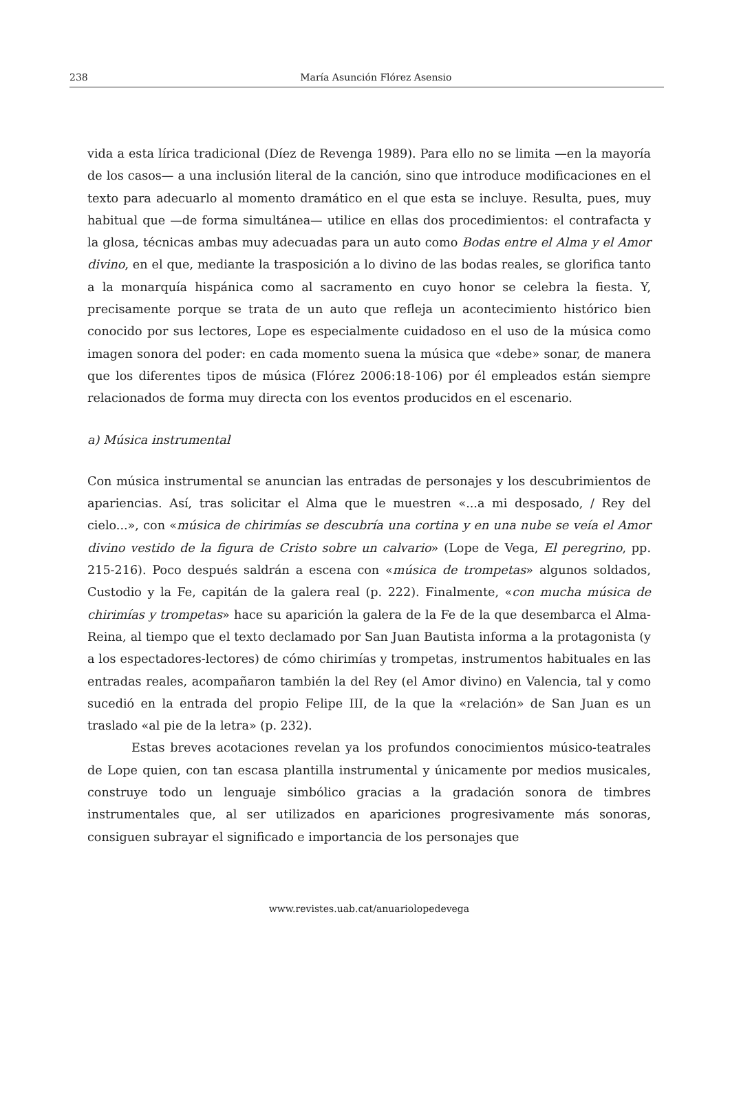238
María Asunción Flórez Asensio
vida a esta lírica tradicional (Díez de Revenga 1989). Para ello no se limita —en la mayoría de los casos— a una inclusión literal de la canción, sino que introduce modificaciones en el texto para adecuarlo al momento dramático en el que esta se incluye. Resulta, pues, muy habitual que —de forma simultánea— utilice en ellas dos procedimientos: el contrafacta y la glosa, técnicas ambas muy adecuadas para un auto como Bodas entre el Alma y el Amor divino, en el que, mediante la trasposición a lo divino de las bodas reales, se glorifica tanto a la monarquía hispánica como al sacramento en cuyo honor se celebra la fiesta. Y, precisamente porque se trata de un auto que refleja un acontecimiento histórico bien conocido por sus lectores, Lope es especialmente cuidadoso en el uso de la música como imagen sonora del poder: en cada momento suena la música que «debe» sonar, de manera que los diferentes tipos de música (Flórez 2006:18-106) por él empleados están siempre relacionados de forma muy directa con los eventos producidos en el escenario.
a) Música instrumental
Con música instrumental se anuncian las entradas de personajes y los descubrimientos de apariencias. Así, tras solicitar el Alma que le muestren «...a mi desposado, / Rey del cielo...», con «música de chirimías se descubría una cortina y en una nube se veía el Amor divino vestido de la figura de Cristo sobre un calvario» (Lope de Vega, El peregrino, pp. 215-216). Poco después saldrán a escena con «música de trompetas» algunos soldados, Custodio y la Fe, capitán de la galera real (p. 222). Finalmente, «con mucha música de chirimías y trompetas» hace su aparición la galera de la Fe de la que desembarca el Alma-Reina, al tiempo que el texto declamado por San Juan Bautista informa a la protagonista (y a los espectadores-lectores) de cómo chirimías y trompetas, instrumentos habituales en las entradas reales, acompañaron también la del Rey (el Amor divino) en Valencia, tal y como sucedió en la entrada del propio Felipe III, de la que la «relación» de San Juan es un traslado «al pie de la letra» (p. 232).
Estas breves acotaciones revelan ya los profundos conocimientos músico-teatrales de Lope quien, con tan escasa plantilla instrumental y únicamente por medios musicales, construye todo un lenguaje simbólico gracias a la gradación sonora de timbres instrumentales que, al ser utilizados en apariciones progresivamente más sonoras, consiguen subrayar el significado e importancia de los personajes que
www.revistes.uab.cat/anuariolopedevega